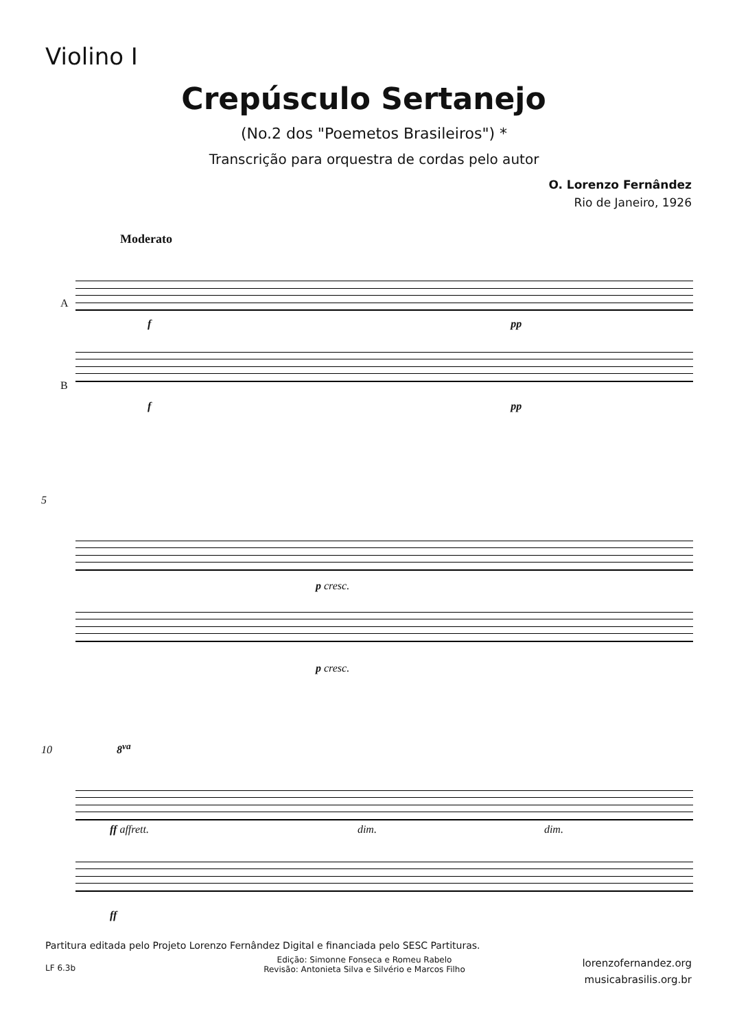Violino I
Crepúsculo Sertanejo
(No.2 dos "Poemetos Brasileiros") *
Transcrição para orquestra de cordas pelo autor
O. Lorenzo Fernândez
Rio de Janeiro, 1926
Moderato
A
f pp
B
f pp
5
p cresc.
p cresc.
10 8<sup>va</sup>
ff affrett. dim. dim.
ff
Partitura editada pelo Projeto Lorenzo Fernândez Digital e financiada pelo SESC Partituras.
Edição: Simonne Fonseca e Romeu Rabelo
Revisão: Antonieta Silva e Silvério e Marcos Filho
LF 6.3b
lorenzofernandez.org
musicabrasilis.org.br